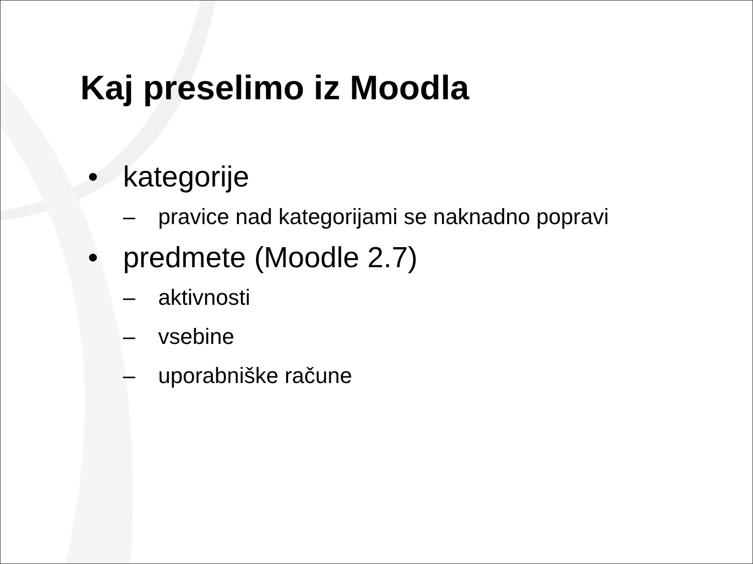Kaj preselimo iz Moodla
• kategorije
– pravice nad kategorijami se naknadno popravi
• predmete (Moodle 2.7)
– aktivnosti
– vsebine
– uporabniške račune